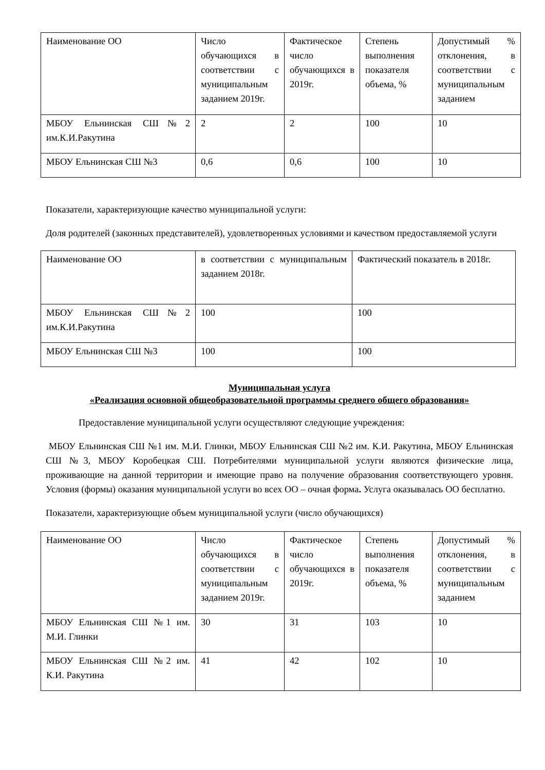| Наименование ОО | Число обучающихся в соответствии с муниципальным заданием 2019г. | Фактическое число обучающихся в 2019г. | Степень выполнения показателя объема, % | Допустимый % отклонения, в соответствии с муниципальным заданием |
| МБОУ Ельнинская СШ№2 им.К.И.Ракутина | 2 | 2 | 100 | 10 |
| МБОУ Ельнинская СШ №3 | 0,6 | 0,6 | 100 | 10 |
Показатели, характеризующие качество муниципальной услуги:
Доля родителей (законных представителей), удовлетворенных условиями и качеством предоставляемой услуги
| Наименование ОО | в соответствии с муниципальным заданием 2018г. | Фактический показатель в 2018г. |
| МБОУ Ельнинская СШ№2 им.К.И.Ракутина | 100 | 100 |
| МБОУ Ельнинская СШ №3 | 100 | 100 |
Муниципальная услуга
«Реализация основной общеобразовательной программы среднего общего образования»
Предоставление муниципальной услуги осуществляют следующие учреждения:
МБОУ Ельнинская СШ №1 им. М.И. Глинки, МБОУ Ельнинская СШ №2 им. К.И. Ракутина, МБОУ Ельнинская СШ №3, МБОУ Коробецкая СШ. Потребителями муниципальной услуги являются физические лица, проживающие на данной территории и имеющие право на получение образования соответствующего уровня. Условия (формы) оказания муниципальной услуги во всех ОО – очная форма. Услуга оказывалась ОО бесплатно.
Показатели, характеризующие объем муниципальной услуги (число обучающихся)
| Наименование ОО | Число обучающихся в соответствии с муниципальным заданием 2019г. | Фактическое число обучающихся в 2019г. | Степень выполнения показателя объема, % | Допустимый % отклонения, в соответствии с муниципальным заданием |
| МБОУ Ельнинская СШ №1 им. М.И. Глинки | 30 | 31 | 103 | 10 |
| МБОУ Ельнинская СШ №2 им. К.И. Ракутина | 41 | 42 | 102 | 10 |